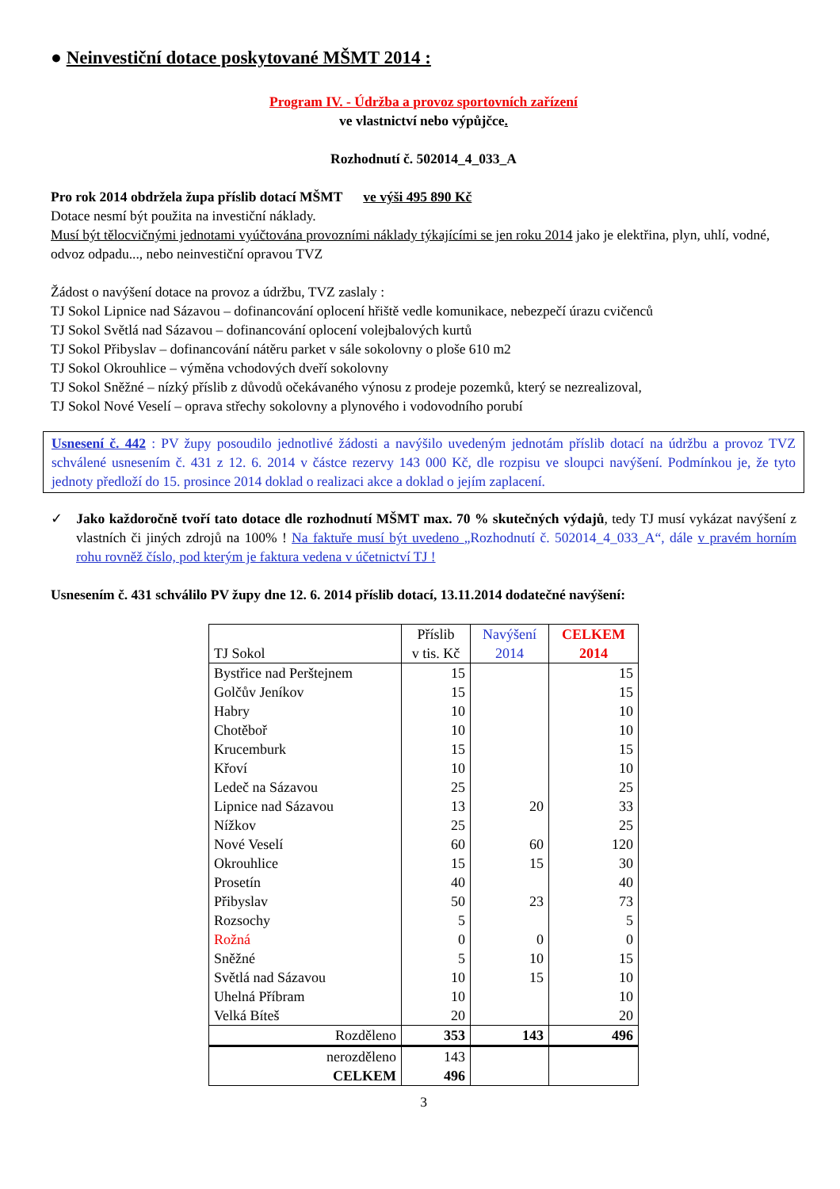● Neinvestiční dotace poskytované MŠMT 2014 :
Program IV. - Údržba a provoz sportovních zařízení
ve vlastnictví nebo výpůjčce.
Rozhodnutí č. 502014_4_033_A
Pro rok 2014 obdržela župa příslib dotací MŠMT ve výši 495 890 Kč
Dotace nesmí být použita na investiční náklady.
Musí být tělocvičnými jednotami vyúčtována provozními náklady týkajícími se jen roku 2014 jako je elektřina, plyn, uhlí, vodné, odvoz odpadu..., nebo neinvestiční opravou TVZ
Žádost o navýšení dotace na provoz a údržbu, TVZ zaslaly :
TJ Sokol Lipnice nad Sázavou – dofinancování oplocení hřiště vedle komunikace, nebezpečí úrazu cvičenců
TJ Sokol Světlá nad Sázavou – dofinancování oplocení volejbalových kurtů
TJ Sokol Přibyslav – dofinancování nátěru parket v sále sokolovny o ploše 610 m2
TJ Sokol Okrouhlice – výměna vchodových dveří sokolovny
TJ Sokol Sněžné – nízký příslib z důvodů očekávaného výnosu z prodeje pozemků, který se nezrealizoval,
TJ Sokol Nové Veselí – oprava střechy sokolovny a plynového i vodovodního porubí
Usnesení č. 442 : PV župy posoudilo jednotlivé žádosti a navýšilo uvedeným jednotám příslib dotací na údržbu a provoz TVZ schválené usnesením č. 431 z 12. 6. 2014 v částce rezervy 143 000 Kč, dle rozpisu ve sloupci navýšení. Podmínkou je, že tyto jednoty předloží do 15. prosince 2014 doklad o realizaci akce a doklad o jejím zaplacení.
✓ Jako každoročně tvoří tato dotace dle rozhodnutí MŠMT max. 70 % skutečných výdajů, tedy TJ musí vykázat navýšení z vlastních či jiných zdrojů na 100% ! Na faktuře musí být uvedeno „Rozhodnutí č. 502014_4_033_A“, dále v pravém horním rohu rovněž číslo, pod kterým je faktura vedena v účetnictví TJ !
Usnesením č. 431 schválilo PV župy dne 12. 6. 2014 příslib dotací, 13.11.2014 dodatečné navýšení:
| TJ Sokol | Příslib v tis. Kč | Navýšení 2014 | CELKEM 2014 |
| --- | --- | --- | --- |
| Bystřice nad Perštejnem | 15 | | 15 |
| Golčův Jeníkov | 15 | | 15 |
| Habry | 10 | | 10 |
| Chotěboř | 10 | | 10 |
| Krucemburk | 15 | | 15 |
| Křoví | 10 | | 10 |
| Ledeč na Sázavou | 25 | | 25 |
| Lipnice nad Sázavou | 13 | 20 | 33 |
| Nížkov | 25 | | 25 |
| Nové Veselí | 60 | 60 | 120 |
| Okrouhlice | 15 | 15 | 30 |
| Prosetín | 40 | | 40 |
| Přibyslav | 50 | 23 | 73 |
| Rozsochy | 5 | | 5 |
| Rožná | 0 | 0 | 0 |
| Sněžné | 5 | 10 | 15 |
| Světlá nad Sázavou | 10 | 15 | 10 |
| Uhelná Příbram | 10 | | 10 |
| Velká Bíteš | 20 | | 20 |
| Rozděleno | 353 | 143 | 496 |
| nerozděleno | 143 | | |
| CELKEM | 496 | | |
3